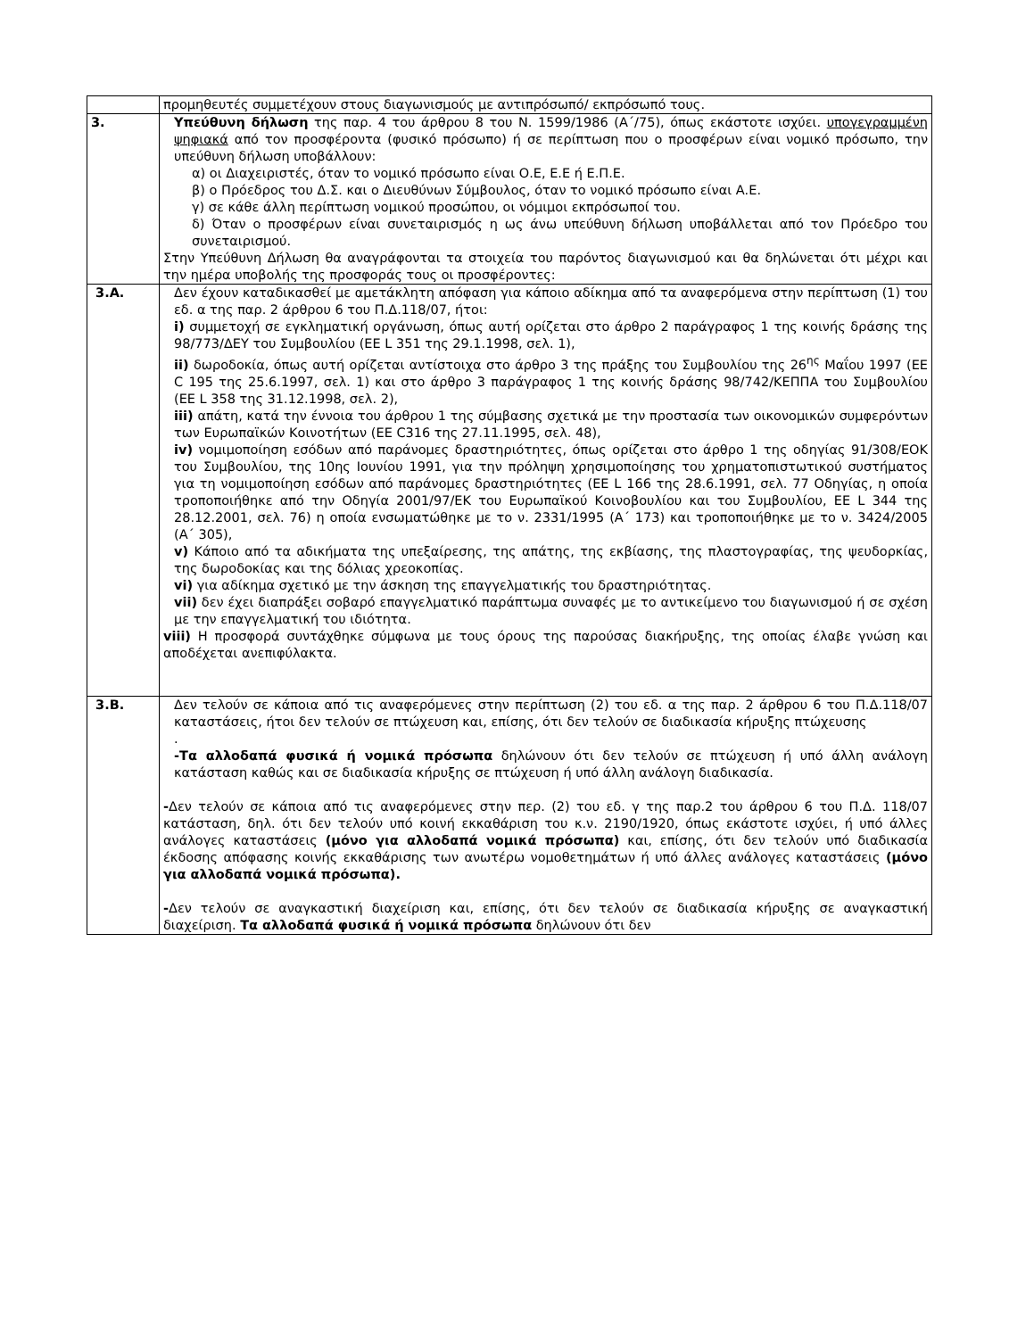| | προμηθευτές συμμετέχουν στους διαγωνισμούς με αντιπρόσωπό/ εκπρόσωπό τους. |
| 3. | Υπεύθυνη δήλωση της παρ. 4 του άρθρου 8 του Ν. 1599/1986 (Α΄/75), όπως εκάστοτε ισχύει. υπογεγραμμένη ψηφιακά από τον προσφέροντα (φυσικό πρόσωπο) ή σε περίπτωση που ο προσφέρων είναι νομικό πρόσωπο, την υπεύθυνη δήλωση υποβάλλουν: α) οι Διαχειριστές, όταν το νομικό πρόσωπο είναι Ο.Ε, Ε.Ε ή Ε.Π.Ε. β) ο Πρόεδρος του Δ.Σ. και ο Διευθύνων Σύμβουλος, όταν το νομικό πρόσωπο είναι Α.Ε. γ) σε κάθε άλλη περίπτωση νομικού προσώπου, οι νόμιμοι εκπρόσωποί του. δ) Όταν ο προσφέρων είναι συνεταιρισμός η ως άνω υπεύθυνη δήλωση υποβάλλεται από τον Πρόεδρο του συνεταιρισμού. Στην Υπεύθυνη Δήλωση θα αναγράφονται τα στοιχεία του παρόντος διαγωνισμού και θα δηλώνεται ότι μέχρι και την ημέρα υποβολής της προσφοράς τους οι προσφέροντες: |
| 3.Α. | Δεν έχουν καταδικασθεί με αμετάκλητη απόφαση για κάποιο αδίκημα από τα αναφερόμενα στην περίπτωση (1) του εδ. α της παρ. 2 άρθρου 6 του Π.Δ.118/07, ήτοι: i) συμμετοχή σε εγκληματική οργάνωση, όπως αυτή ορίζεται στο άρθρο 2 παράγραφος 1 της κοινής δράσης της 98/773/ΔΕΥ του Συμβουλίου (ΕΕ L 351 της 29.1.1998, σελ. 1), ii) δωροδοκία, όπως αυτή ορίζεται αντίστοιχα στο άρθρο 3 της πράξης του Συμβουλίου της 26<sup>ης</sup> Μαΐου 1997 (ΕΕ C 195 της 25.6.1997, σελ. 1) και στο άρθρο 3 παράγραφος 1 της κοινής δράσης 98/742/ΚΕΠΠΑ του Συμβουλίου (ΕΕ L 358 της 31.12.1998, σελ. 2), iii) απάτη, κατά την έννοια του άρθρου 1 της σύμβασης σχετικά με την προστασία των οικονομικών συμφερόντων των Ευρωπαϊκών Κοινοτήτων (ΕΕ C316 της 27.11.1995, σελ. 48), iv) νομιμοποίηση εσόδων από παράνομες δραστηριότητες, όπως ορίζεται στο άρθρο 1 της οδηγίας 91/308/ΕΟΚ του Συμβουλίου, της 10ης Ιουνίου 1991, για την πρόληψη χρησιμοποίησης του χρηματοπιστωτικού συστήματος για τη νομιμοποίηση εσόδων από παράνομες δραστηριότητες (ΕΕ L 166 της 28.6.1991, σελ. 77 Οδηγίας, η οποία τροποποιήθηκε από την Οδηγία 2001/97/ΕΚ του Ευρωπαϊκού Κοινοβουλίου και του Συμβουλίου, ΕΕ L 344 της 28.12.2001, σελ. 76) η οποία ενσωματώθηκε με το ν. 2331/1995 (Α΄ 173) και τροποποιήθηκε με το ν. 3424/2005 (Α΄ 305), v) Κάποιο από τα αδικήματα της υπεξαίρεσης, της απάτης, της εκβίασης, της πλαστογραφίας, της ψευδορκίας, της δωροδοκίας και της δόλιας χρεοκοπίας. vi) για αδίκημα σχετικό με την άσκηση της επαγγελματικής του δραστηριότητας. vii) δεν έχει διαπράξει σοβαρό επαγγελματικό παράπτωμα συναφές με το αντικείμενο του διαγωνισμού ή σε σχέση με την επαγγελματική του ιδιότητα. viii) Η προσφορά συντάχθηκε σύμφωνα με τους όρους της παρούσας διακήρυξης, της οποίας έλαβε γνώση και αποδέχεται ανεπιφύλακτα. |
| 3.Β. | Δεν τελούν σε κάποια από τις αναφερόμενες στην περίπτωση (2) του εδ. α της παρ. 2 άρθρου 6 του Π.Δ.118/07 καταστάσεις, ήτοι δεν τελούν σε πτώχευση και, επίσης, ότι δεν τελούν σε διαδικασία κήρυξης πτώχευσης . -Τα αλλοδαπά φυσικά ή νομικά πρόσωπα δηλώνουν ότι δεν τελούν σε πτώχευση ή υπό άλλη ανάλογη κατάσταση καθώς και σε διαδικασία κήρυξης σε πτώχευση ή υπό άλλη ανάλογη διαδικασία. - Δεν τελούν σε κάποια από τις αναφερόμενες στην περ. (2) του εδ. γ της παρ.2 του άρθρου 6 του Π.Δ. 118/07 κατάσταση, δηλ. ότι δεν τελούν υπό κοινή εκκαθάριση του κ.ν. 2190/1920, όπως εκάστοτε ισχύει, ή υπό άλλες ανάλογες καταστάσεις (μόνο για αλλοδαπά νομικά πρόσωπα) και, επίσης, ότι δεν τελούν υπό διαδικασία έκδοσης απόφασης κοινής εκκαθάρισης των ανωτέρω νομοθετημάτων ή υπό άλλες ανάλογες καταστάσεις (μόνο για αλλοδαπά νομικά πρόσωπα). - Δεν τελούν σε αναγκαστική διαχείριση και, επίσης, ότι δεν τελούν σε διαδικασία κήρυξης σε αναγκαστική διαχείριση. Τα αλλοδαπά φυσικά ή νομικά πρόσωπα δηλώνουν ότι δεν |